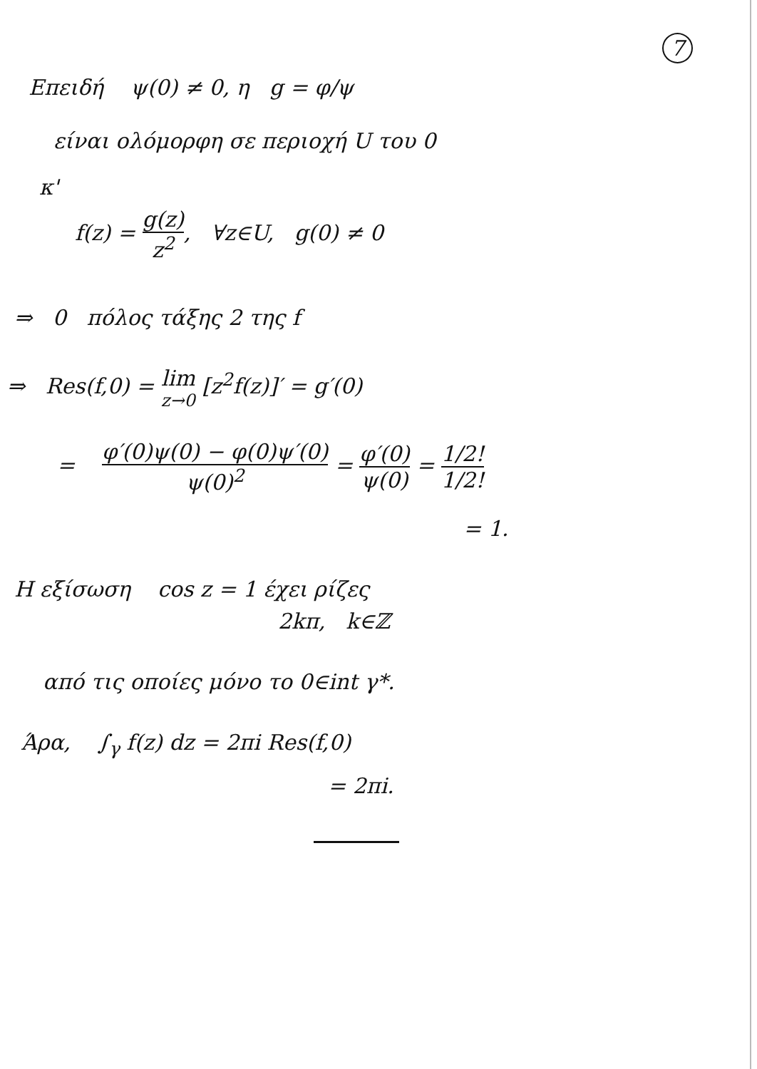7
Επειδή ψ(0) ≠ 0, η g = φ/ψ
είναι ολόμορφη σε περιοχή U του 0
κ'
f(z) = g(z) z<sup>2</sup>, ∀z∈U, g(0) ≠ 0
⇒ 0 πόλος τάξης 2 της f
⇒ Res(f,0) = lim z→0 [z<sup>2</sup>f(z)]′ = g′(0)
= φ′(0)ψ(0) − φ(0)ψ′(0) ψ(0)<sup>2</sup> = φ′(0) ψ(0) = 1/2! 1/2!
= 1.
Η εξίσωση cos z = 1 έχει ρίζες
2kπ, k∈ℤ
από τις οποίες μόνο το 0∈int γ*.
Άρα, ∫<sub>γ</sub> f(z) dz = 2πi Res(f,0)
= 2πi.